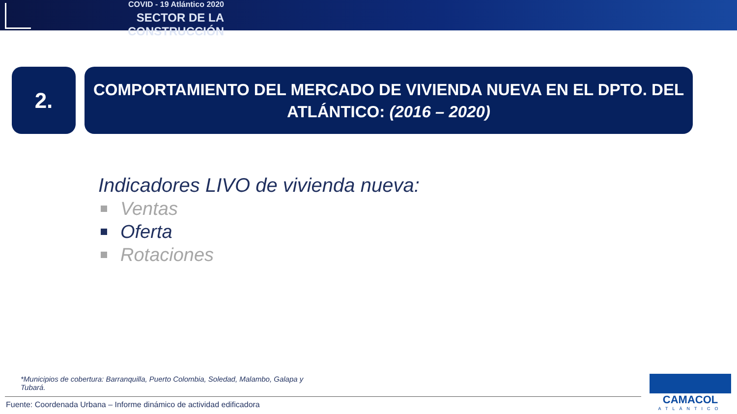COVID - 19 Atlántico 2020
SECTOR DE LA CONSTRUCCIÓN
2.
COMPORTAMIENTO DEL MERCADO DE VIVIENDA NUEVA EN EL DPTO. DEL ATLÁNTICO: (2016 – 2020)
Indicadores LIVO de vivienda nueva:
Ventas
Oferta
Rotaciones
*Municipios de cobertura: Barranquilla, Puerto Colombia, Soledad, Malambo, Galapa y Tubará.
Fuente: Coordenada Urbana – Informe dinámico de actividad edificadora
CAMACOL
ATLÁNTICO